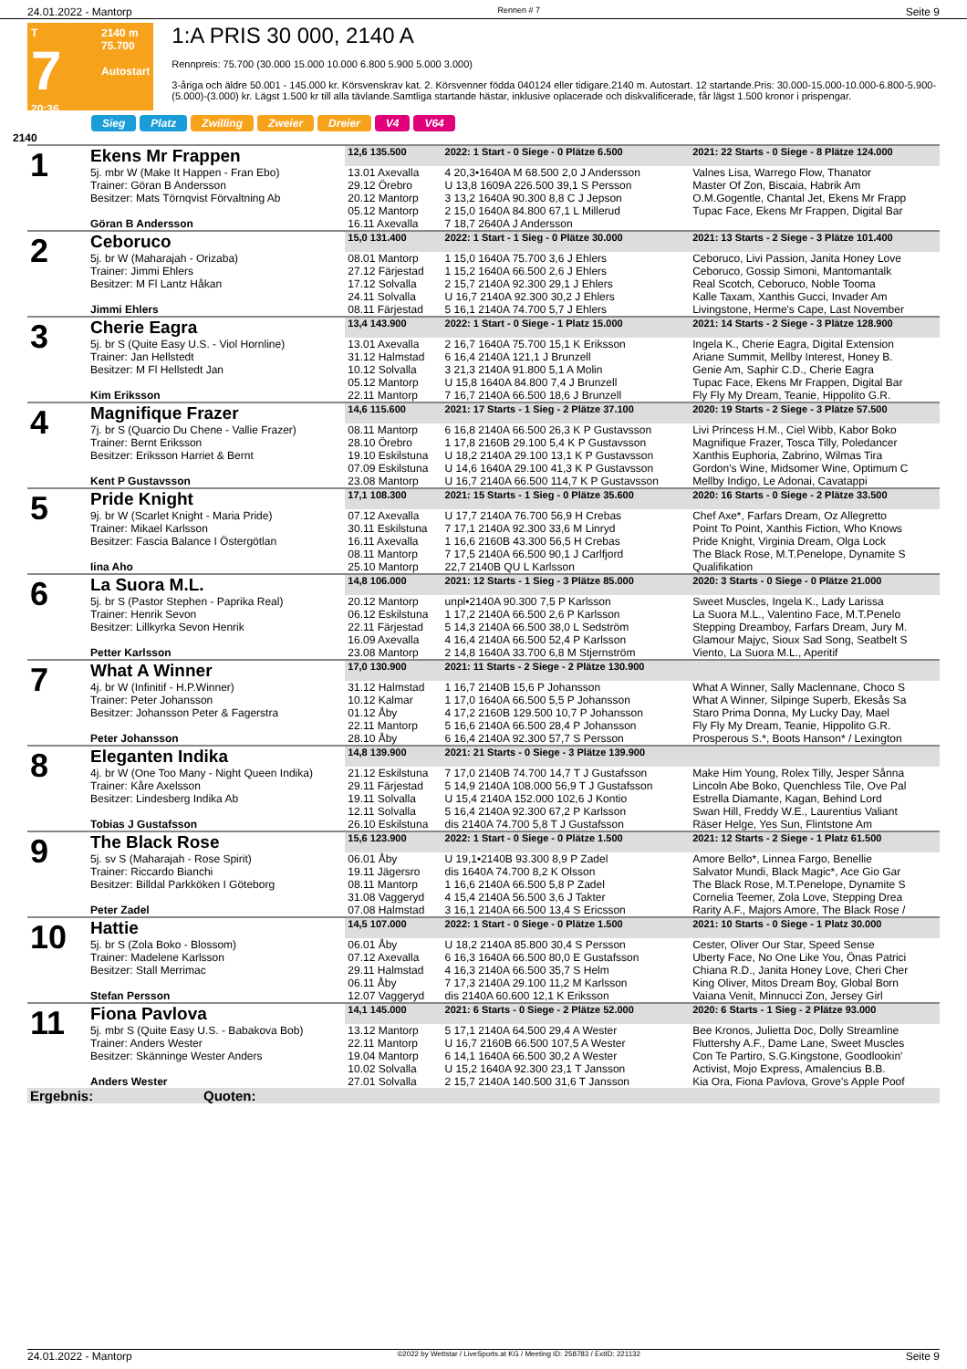24.01.2022 - Mantorp Rennen # 7 Seite 9
T
7
20:36
2140 m
75.700
Autostart
1:A PRIS 30 000, 2140 A
Rennpreis: 75.700 (30.000 15.000 10.000 6.800 5.900 5.000 3.000)
3-åriga och äldre 50.001 - 145.000 kr. Körsvenskrav kat. 2. Körsvenner födda 040124 eller tidigare.2140 m. Autostart. 12 startande.Pris: 30.000-15.000-10.000-6.800-5.900-(5.000)-(3.000) kr. Lägst 1.500 kr till alla tävlande.Samtliga startande hästar, inklusive oplacerade och diskvalificerade, får lägst 1.500 kronor i prispengar.
Sieg Platz Zwilling Zweier Dreier V4 V64
2140
| 1 | Ekens Mr Frappen | 12,6 135.500 | 2022: 1 Start - 0 Siege - 0 Plätze 6.500 | 2021: 22 Starts - 0 Siege - 8 Plätze 124.000 |
| | 5j. mbr W (Make It Happen - Fran Ebo) | 13.01 Axevalla | 4 20,3•1640A M 68.500 2,0 J Andersson | Valnes Lisa, Warrego Flow, Thanator |
| | Trainer: Göran B Andersson | 29.12 Örebro | U 13,8 1609A 226.500 39,1 S Persson | Master Of Zon, Biscaia, Habrik Am |
| | Besitzer: Mats Törnqvist Förvaltning Ab | 20.12 Mantorp | 3 13,2 1640A 90.300 8,8 C J Jepson | O.M.Gogentle, Chantal Jet, Ekens Mr Frapp |
| | | 05.12 Mantorp | 2 15,0 1640A 84.800 67,1 L Millerud | Tupac Face, Ekens Mr Frappen, Digital Bar |
| | Göran B Andersson | 16.11 Axevalla | 7 18,7 2640A J Andersson | |
| 2 | Ceboruco | 15,0 131.400 | 2022: 1 Start - 1 Sieg - 0 Plätze 30.000 | 2021: 13 Starts - 2 Siege - 3 Plätze 101.400 |
| | 5j. br W (Maharajah - Orizaba) | 08.01 Mantorp | 1 15,0 1640A 75.700 3,6 J Ehlers | Ceboruco, Livi Passion, Janita Honey Love |
| | Trainer: Jimmi Ehlers | 27.12 Färjestad | 1 15,2 1640A 66.500 2,6 J Ehlers | Ceboruco, Gossip Simoni, Mantomantalk |
| | Besitzer: M Fl Lantz Håkan | 17.12 Solvalla | 2 15,7 2140A 92.300 29,1 J Ehlers | Real Scotch, Ceboruco, Noble Tooma |
| | | 24.11 Solvalla | U 16,7 2140A 92.300 30,2 J Ehlers | Kalle Taxam, Xanthis Gucci, Invader Am |
| | Jimmi Ehlers | 08.11 Färjestad | 5 16,1 2140A 74.700 5,7 J Ehlers | Livingstone, Herme's Cape, Last November |
| 3 | Cherie Eagra | 13,4 143.900 | 2022: 1 Start - 0 Siege - 1 Platz 15.000 | 2021: 14 Starts - 2 Siege - 3 Plätze 128.900 |
| | 5j. br S (Quite Easy U.S. - Viol Hornline) | 13.01 Axevalla | 2 16,7 1640A 75.700 15,1 K Eriksson | Ingela K., Cherie Eagra, Digital Extension |
| | Trainer: Jan Hellstedt | 31.12 Halmstad | 6 16,4 2140A 121,1 J Brunzell | Ariane Summit, Mellby Interest, Honey B. |
| | Besitzer: M Fl Hellstedt Jan | 10.12 Solvalla | 3 21,3 2140A 91.800 5,1 A Molin | Genie Am, Saphir C.D., Cherie Eagra |
| | | 05.12 Mantorp | U 15,8 1640A 84.800 7,4 J Brunzell | Tupac Face, Ekens Mr Frappen, Digital Bar |
| | Kim Eriksson | 22.11 Mantorp | 7 16,7 2140A 66.500 18,6 J Brunzell | Fly Fly My Dream, Teanie, Hippolito G.R. |
| 4 | Magnifique Frazer | 14,6 115.600 | 2021: 17 Starts - 1 Sieg - 2 Plätze 37.100 | 2020: 19 Starts - 2 Siege - 3 Plätze 57.500 |
| | 7j. br S (Quarcio Du Chene - Vallie Frazer) | 08.11 Mantorp | 6 16,8 2140A 66.500 26,3 K P Gustavsson | Livi Princess H.M., Ciel Wibb, Kabor Boko |
| | Trainer: Bernt Eriksson | 28.10 Örebro | 1 17,8 2160B 29.100 5,4 K P Gustavsson | Magnifique Frazer, Tosca Tilly, Poledancer |
| | Besitzer: Eriksson Harriet & Bernt | 19.10 Eskilstuna | U 18,2 2140A 29.100 13,1 K P Gustavsson | Xanthis Euphoria, Zabrino, Wilmas Tira |
| | | 07.09 Eskilstuna | U 14,6 1640A 29.100 41,3 K P Gustavsson | Gordon's Wine, Midsomer Wine, Optimum C |
| | Kent P Gustavsson | 23.08 Mantorp | U 16,7 2140A 66.500 114,7 K P Gustavsson | Mellby Indigo, Le Adonai, Cavatappi |
| 5 | Pride Knight | 17,1 108.300 | 2021: 15 Starts - 1 Sieg - 0 Plätze 35.600 | 2020: 16 Starts - 0 Siege - 2 Plätze 33.500 |
| | 9j. br W (Scarlet Knight - Maria Pride) | 07.12 Axevalla | U 17,7 2140A 76.700 56,9 H Crebas | Chef Axe*, Farfars Dream, Oz Allegretto |
| | Trainer: Mikael Karlsson | 30.11 Eskilstuna | 7 17,1 2140A 92.300 33,6 M Linryd | Point To Point, Xanthis Fiction, Who Knows |
| | Besitzer: Fascia Balance I Östergötlan | 16.11 Axevalla | 1 16,6 2160B 43.300 56,5 H Crebas | Pride Knight, Virginia Dream, Olga Lock |
| | | 08.11 Mantorp | 7 17,5 2140A 66.500 90,1 J Carlfjord | The Black Rose, M.T.Penelope, Dynamite S |
| | Iina Aho | 25.10 Mantorp | 22,7 2140B QU L Karlsson | Qualifikation |
| 6 | La Suora M.L. | 14,8 106.000 | 2021: 12 Starts - 1 Sieg - 3 Plätze 85.000 | 2020: 3 Starts - 0 Siege - 0 Plätze 21.000 |
| | 5j. br S (Pastor Stephen - Paprika Real) | 20.12 Mantorp | unpl•2140A 90.300 7,5 P Karlsson | Sweet Muscles, Ingela K., Lady Larissa |
| | Trainer: Henrik Sevon | 06.12 Eskilstuna | 1 17,2 2140A 66.500 2,6 P Karlsson | La Suora M.L., Valentino Face, M.T.Penelo |
| | Besitzer: Lillkyrka Sevon Henrik | 22.11 Färjestad | 5 14,3 2140A 66.500 38,0 L Sedström | Stepping Dreamboy, Farfars Dream, Jury M. |
| | | 16.09 Axevalla | 4 16,4 2140A 66.500 52,4 P Karlsson | Glamour Majyc, Sioux Sad Song, Seatbelt S |
| | Petter Karlsson | 23.08 Mantorp | 2 14,8 1640A 33.700 6,8 M Stjernström | Viento, La Suora M.L., Aperitif |
| 7 | What A Winner | 17,0 130.900 | 2021: 11 Starts - 2 Siege - 2 Plätze 130.900 | |
| | 4j. br W (Infinitif - H.P.Winner) | 31.12 Halmstad | 1 16,7 2140B 15,6 P Johansson | What A Winner, Sally Maclennane, Choco S |
| | Trainer: Peter Johansson | 10.12 Kalmar | 1 17,0 1640A 66.500 5,5 P Johansson | What A Winner, Silpinge Superb, Ekesås Sa |
| | Besitzer: Johansson Peter & Fagerstra | 01.12 Åby | 4 17,2 2160B 129.500 10,7 P Johansson | Staro Prima Donna, My Lucky Day, Mael |
| | | 22.11 Mantorp | 5 16,6 2140A 66.500 28,4 P Johansson | Fly Fly My Dream, Teanie, Hippolito G.R. |
| | Peter Johansson | 28.10 Åby | 6 16,4 2140A 92.300 57,7 S Persson | Prosperous S.*, Boots Hanson* / Lexington |
| 8 | Eleganten Indika | 14,8 139.900 | 2021: 21 Starts - 0 Siege - 3 Plätze 139.900 | |
| | 4j. br W (One Too Many - Night Queen Indika) | 21.12 Eskilstuna | 7 17,0 2140B 74.700 14,7 T J Gustafsson | Make Him Young, Rolex Tilly, Jesper Sånna |
| | Trainer: Kåre Axelsson | 29.11 Färjestad | 5 14,9 2140A 108.000 56,9 T J Gustafsson | Lincoln Abe Boko, Quenchless Tile, Ove Pal |
| | Besitzer: Lindesberg Indika Ab | 19.11 Solvalla | U 15,4 2140A 152.000 102,6 J Kontio | Estrella Diamante, Kagan, Behind Lord |
| | | 12.11 Solvalla | 5 16,4 2140A 92.300 67,2 P Karlsson | Swan Hill, Freddy W.E., Laurentius Valiant |
| | Tobias J Gustafsson | 26.10 Eskilstuna | dis 2140A 74.700 5,8 T J Gustafsson | Räser Helge, Yes Sun, Flintstone Am |
| 9 | The Black Rose | 15,6 123.900 | 2022: 1 Start - 0 Siege - 0 Plätze 1.500 | 2021: 12 Starts - 2 Siege - 1 Platz 61.500 |
| | 5j. sv S (Maharajah - Rose Spirit) | 06.01 Åby | U 19,1•2140B 93.300 8,9 P Zadel | Amore Bello*, Linnea Fargo, Benellie |
| | Trainer: Riccardo Bianchi | 19.11 Jägersro | dis 1640A 74.700 8,2 K Olsson | Salvator Mundi, Black Magic*, Ace Gio Gar |
| | Besitzer: Billdal Parkköken I Göteborg | 08.11 Mantorp | 1 16,6 2140A 66.500 5,8 P Zadel | The Black Rose, M.T.Penelope, Dynamite S |
| | | 31.08 Vaggeryd | 4 15,4 2140A 56.500 3,6 J Takter | Cornelia Teemer, Zola Love, Stepping Drea |
| | Peter Zadel | 07.08 Halmstad | 3 16,1 2140A 66.500 13,4 S Ericsson | Rarity A.F., Majors Amore, The Black Rose / |
| 10 | Hattie | 14,5 107.000 | 2022: 1 Start - 0 Siege - 0 Plätze 1.500 | 2021: 10 Starts - 0 Siege - 1 Platz 30.000 |
| | 5j. br S (Zola Boko - Blossom) | 06.01 Åby | U 18,2 2140A 85.800 30,4 S Persson | Cester, Oliver Our Star, Speed Sense |
| | Trainer: Madelene Karlsson | 07.12 Axevalla | 6 16,3 1640A 66.500 80,0 E Gustafsson | Uberty Face, No One Like You, Önas Patrici |
| | Besitzer: Stall Merrimac | 29.11 Halmstad | 4 16,3 2140A 66.500 35,7 S Helm | Chiana R.D., Janita Honey Love, Cheri Cher |
| | | 06.11 Åby | 7 17,3 2140A 29.100 11,2 M Karlsson | King Oliver, Mitos Dream Boy, Global Born |
| | Stefan Persson | 12.07 Vaggeryd | dis 2140A 60.600 12,1 K Eriksson | Vaiana Venit, Minnucci Zon, Jersey Girl |
| 11 | Fiona Pavlova | 14,1 145.000 | 2021: 6 Starts - 0 Siege - 2 Plätze 52.000 | 2020: 6 Starts - 1 Sieg - 2 Plätze 93.000 |
| | 5j. mbr S (Quite Easy U.S. - Babakova Bob) | 13.12 Mantorp | 5 17,1 2140A 64.500 29,4 A Wester | Bee Kronos, Julietta Doc, Dolly Streamline |
| | Trainer: Anders Wester | 22.11 Mantorp | U 16,7 2160B 66.500 107,5 A Wester | Fluttershy A.F., Dame Lane, Sweet Muscles |
| | Besitzer: Skänninge Wester Anders | 19.04 Mantorp | 6 14,1 1640A 66.500 30,2 A Wester | Con Te Partiro, S.G.Kingstone, Goodlookin' |
| | | 10.02 Solvalla | U 15,2 1640A 92.300 23,1 T Jansson | Activist, Mojo Express, Amalencius B.B. |
| | Anders Wester | 27.01 Solvalla | 2 15,7 2140A 140.500 31,6 T Jansson | Kia Ora, Fiona Pavlova, Grove's Apple Poof |
| Ergebnis: Quoten: | | | | |
24.01.2022 - Mantorp ©2022 by Wettstar / LiveSports.at KG / Meeting ID: 258783 / ExtID: 221132 Seite 9